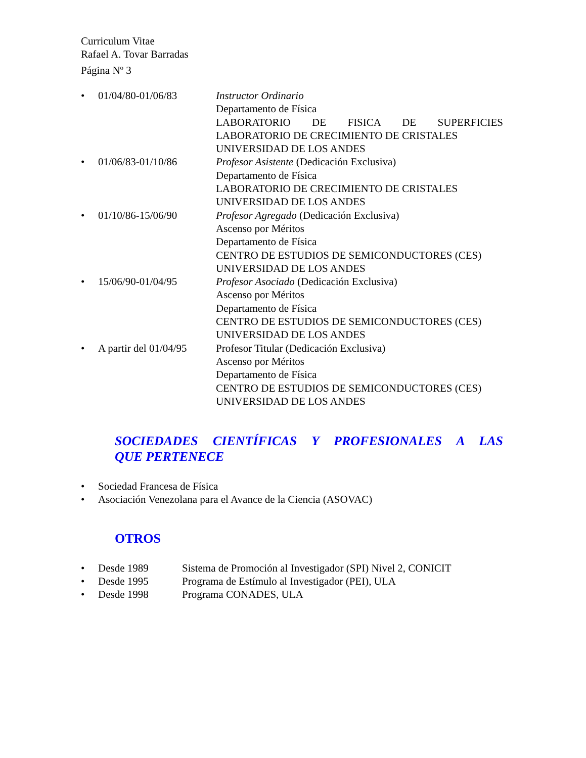Curriculum Vitae
Rafael A. Tovar Barradas
Página N<sup>o</sup> 3
• 01/04/80-01/06/83 Instructor Ordinario
Departamento de Física
LABORATORIO DE FISICA DE SUPERFICIES
LABORATORIO DE CRECIMIENTO DE CRISTALES
UNIVERSIDAD DE LOS ANDES
• 01/06/83-01/10/86 Profesor Asistente (Dedicación Exclusiva)
Departamento de Física
LABORATORIO DE CRECIMIENTO DE CRISTALES
UNIVERSIDAD DE LOS ANDES
• 01/10/86-15/06/90 Profesor Agregado (Dedicación Exclusiva)
Ascenso por Méritos
Departamento de Física
CENTRO DE ESTUDIOS DE SEMICONDUCTORES (CES)
UNIVERSIDAD DE LOS ANDES
• 15/06/90-01/04/95 Profesor Asociado (Dedicación Exclusiva)
Ascenso por Méritos
Departamento de Física
CENTRO DE ESTUDIOS DE SEMICONDUCTORES (CES)
UNIVERSIDAD DE LOS ANDES
• A partir del 01/04/95
Profesor Titular (Dedicación Exclusiva)
Ascenso por Méritos
Departamento de Física
CENTRO DE ESTUDIOS DE SEMICONDUCTORES (CES)
UNIVERSIDAD DE LOS ANDES
SOCIEDADES CIENTÍFICAS Y PROFESIONALES A LAS
QUE PERTENECE
• Sociedad Francesa de Física
• Asociación Venezolana para el Avance de la Ciencia (ASOVAC)
OTROS
• Desde 1989 Sistema de Promoción al Investigador (SPI) Nivel 2, CONICIT
• Desde 1995 Programa de Estímulo al Investigador (PEI), ULA
• Desde 1998 Programa CONADES, ULA